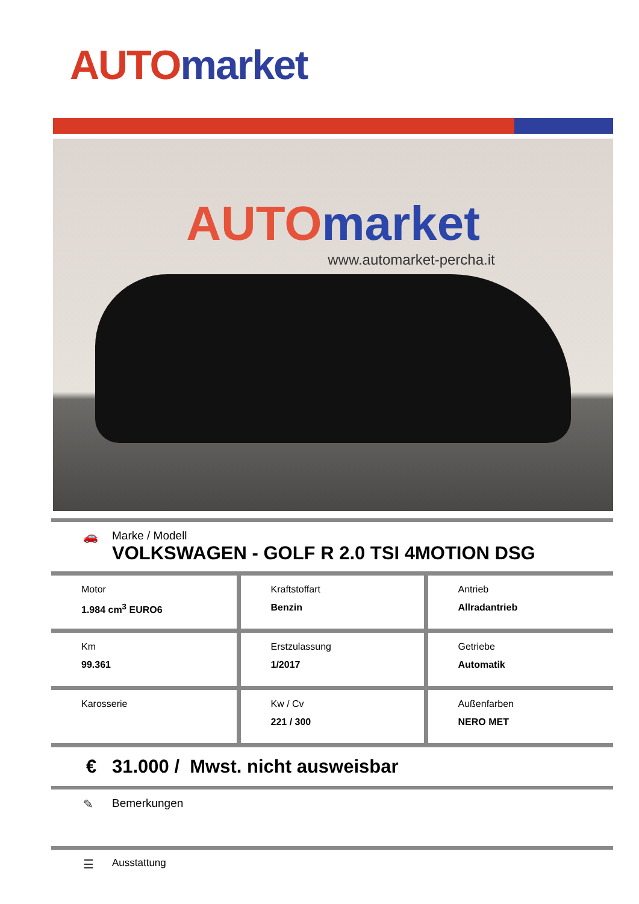AUTO market
AUTO market
www.automarket-percha.it
🚗 Marke / Modell
VOLKSWAGEN - GOLF R 2.0 TSI 4MOTION DSG
| Motor 1.984 cm<sup>3</sup> EURO6 | Kraftstoffart Benzin | Antrieb Allradantrieb |
| Km 99.361 | Erstzulassung 1/2017 | Getriebe Automatik |
| Karosserie | Kw / Cv 221 / 300 | Außenfarben NERO MET |
€ 31.000 / Mwst. nicht ausweisbar
✎ Bemerkungen
☰ Ausstattung